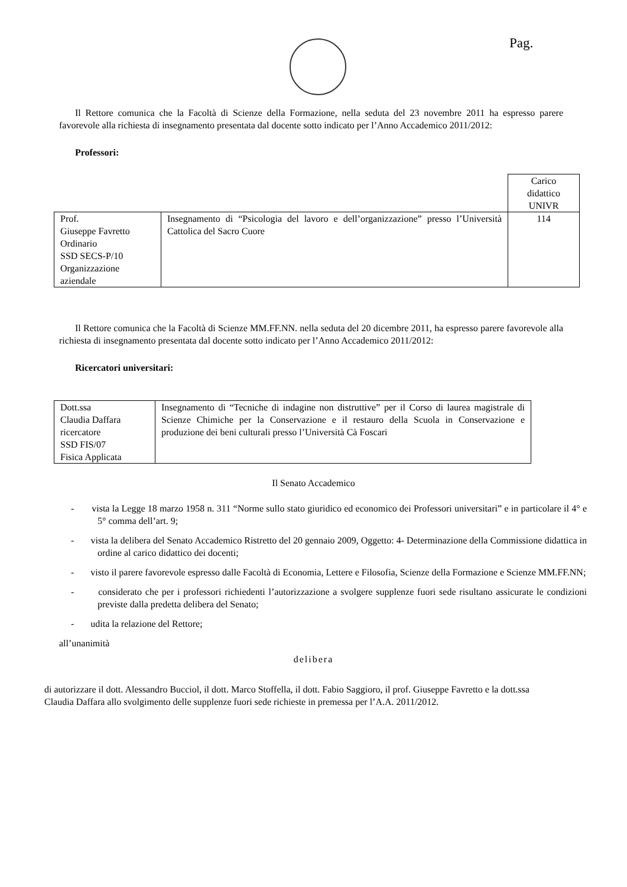Pag.
Il Rettore comunica che la Facoltà di Scienze della Formazione, nella seduta del 23 novembre 2011 ha espresso parere favorevole alla richiesta di insegnamento presentata dal docente sotto indicato per l’Anno Accademico 2011/2012:
Professori:
| | | Carico didattico UNIVR |
| Prof. Giuseppe Favretto Ordinario SSD SECS-P/10 Organizzazione aziendale | Insegnamento di “Psicologia del lavoro e dell’organizzazione” presso l’Università Cattolica del Sacro Cuore | 114 |
Il Rettore comunica che la Facoltà di Scienze MM.FF.NN. nella seduta del 20 dicembre 2011, ha espresso parere favorevole alla richiesta di insegnamento presentata dal docente sotto indicato per l’Anno Accademico 2011/2012:
Ricercatori universitari:
| Dott.ssa Claudia Daffara ricercatore SSD FIS/07 Fisica Applicata | Insegnamento di “Tecniche di indagine non distruttive” per il Corso di laurea magistrale di Scienze Chimiche per la Conservazione e il restauro della Scuola in Conservazione e produzione dei beni culturali presso l’Università Cà Foscari |
Il Senato Accademico
- vista la Legge 18 marzo 1958 n. 311 “Norme sullo stato giuridico ed economico dei Professori universitari” e in particolare il 4° e 5° comma dell’art. 9;
- vista la delibera del Senato Accademico Ristretto del 20 gennaio 2009, Oggetto: 4- Determinazione della Commissione didattica in ordine al carico didattico dei docenti;
- visto il parere favorevole espresso dalle Facoltà di Economia, Lettere e Filosofia, Scienze della Formazione e Scienze MM.FF.NN;
- considerato che per i professori richiedenti l’autorizzazione a svolgere supplenze fuori sede risultano assicurate le condizioni previste dalla predetta delibera del Senato;
- udita la relazione del Rettore;
all’unanimità
delibera
di autorizzare il dott. Alessandro Bucciol, il dott. Marco Stoffella, il dott. Fabio Saggioro, il prof. Giuseppe Favretto e la dott.ssa Claudia Daffara allo svolgimento delle supplenze fuori sede richieste in premessa per l’A.A. 2011/2012.